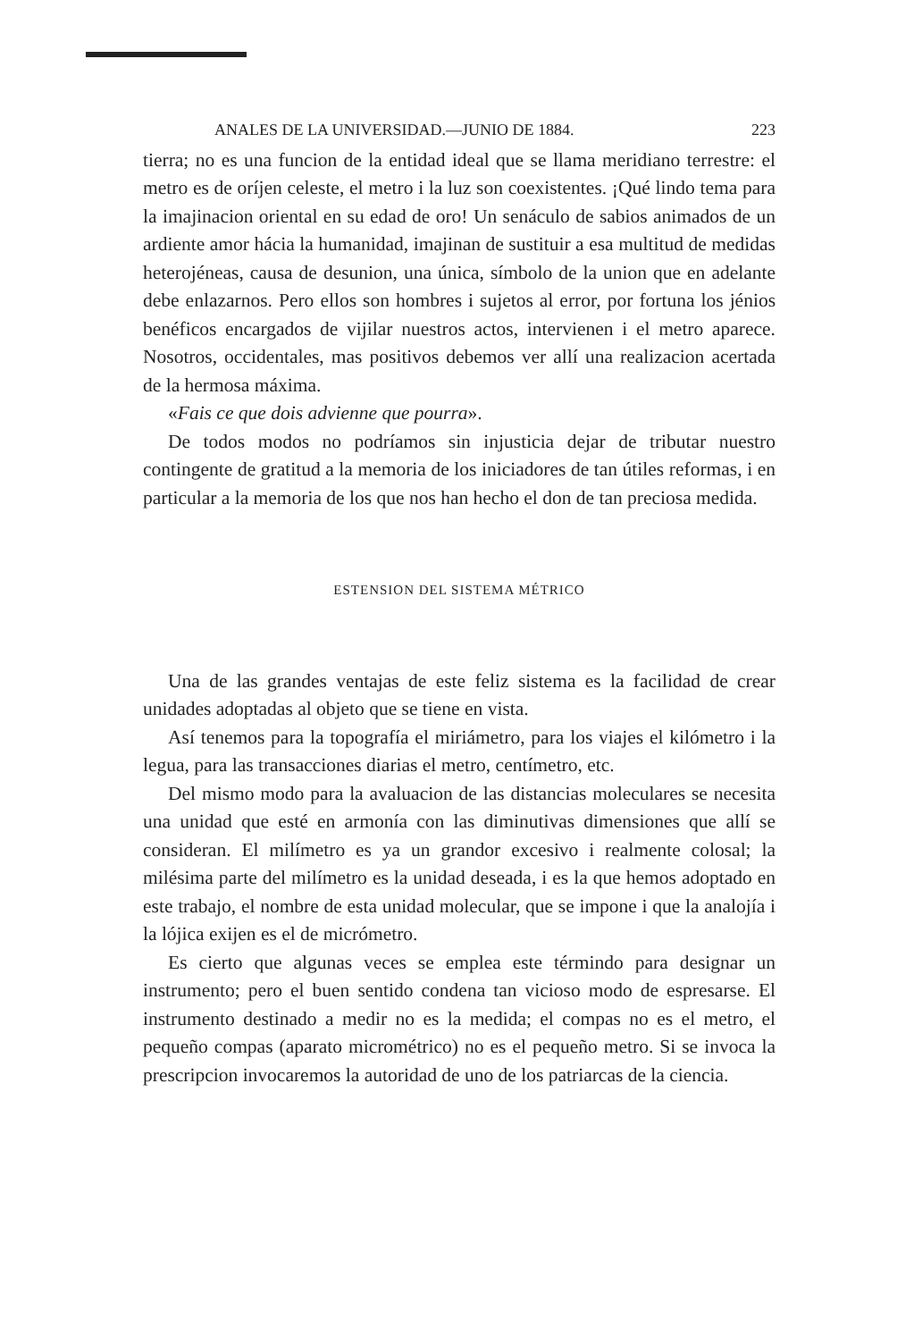ANALES DE LA UNIVERSIDAD.—JUNIO DE 1884. 223
tierra; no es una funcion de la entidad ideal que se llama meridiano terrestre: el metro es de oríjen celeste, el metro i la luz son coexistentes. ¡Qué lindo tema para la imajinacion oriental en su edad de oro! Un senáculo de sabios animados de un ardiente amor hácia la humanidad, imajinan de sustituir a esa multitud de medidas heterojéneas, causa de desunion, una única, símbolo de la union que en adelante debe enlazarnos. Pero ellos son hombres i sujetos al error, por fortuna los jénios benéficos encargados de vijilar nuestros actos, intervienen i el metro aparece. Nosotros, occidentales, mas positivos debemos ver allí una realizacion acertada de la hermosa máxima.
«Fais ce que dois advienne que pourra».
De todos modos no podríamos sin injusticia dejar de tributar nuestro contingente de gratitud a la memoria de los iniciadores de tan útiles reformas, i en particular a la memoria de los que nos han hecho el don de tan preciosa medida.
ESTENSION DEL SISTEMA MÉTRICO
Una de las grandes ventajas de este feliz sistema es la facilidad de crear unidades adoptadas al objeto que se tiene en vista.
Así tenemos para la topografía el miriámetro, para los viajes el kilómetro i la legua, para las transacciones diarias el metro, centímetro, etc.
Del mismo modo para la avaluacion de las distancias moleculares se necesita una unidad que esté en armonía con las diminutivas dimensiones que allí se consideran. El milímetro es ya un grandor excesivo i realmente colosal; la milésima parte del milímetro es la unidad deseada, i es la que hemos adoptado en este trabajo, el nombre de esta unidad molecular, que se impone i que la analojía i la lójica exijen es el de micrómetro.
Es cierto que algunas veces se emplea este términdo para designar un instrumento; pero el buen sentido condena tan vicioso modo de espresarse. El instrumento destinado a medir no es la medida; el compas no es el metro, el pequeño compas (aparato micrométrico) no es el pequeño metro. Si se invoca la prescripcion invocaremos la autoridad de uno de los patriarcas de la ciencia.